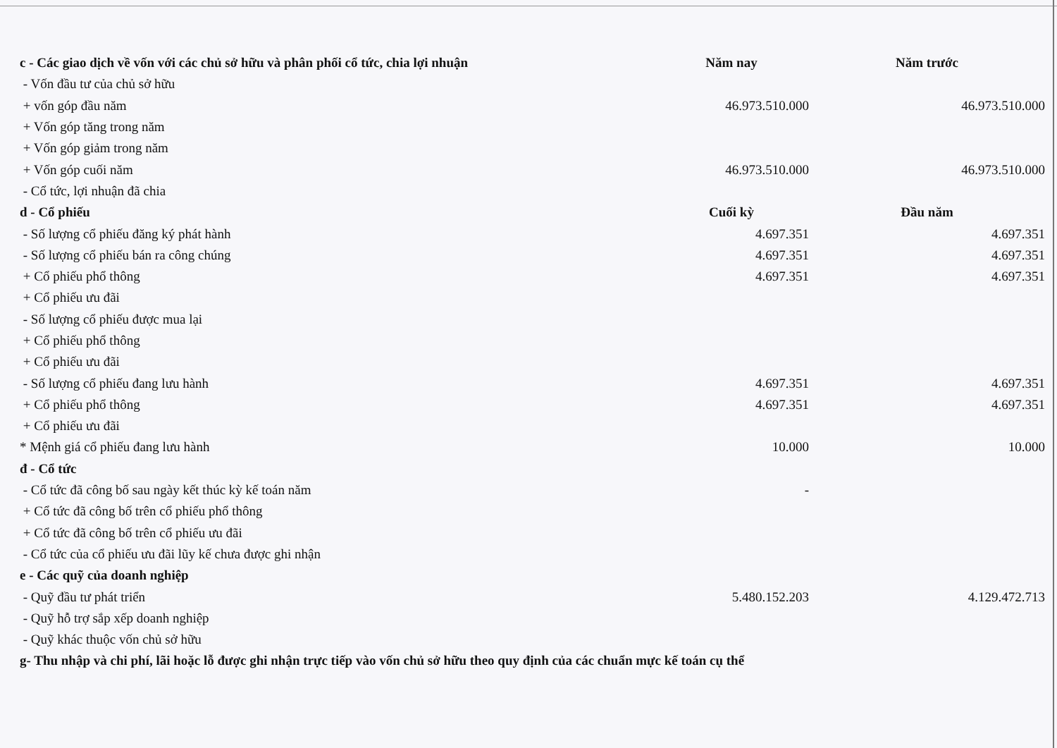| c - Các giao dịch về vốn với các chủ sở hữu và phân phối cổ tức, chia lợi nhuận | Năm nay | Năm trước |
| - Vốn đầu tư của chủ sở hữu | | |
| + vốn góp đầu năm | 46.973.510.000 | 46.973.510.000 |
| + Vốn góp tăng trong năm | | |
| + Vốn góp giảm trong năm | | |
| + Vốn góp cuối năm | 46.973.510.000 | 46.973.510.000 |
| - Cổ tức, lợi nhuận đã chia | | |
| d - Cổ phiếu | Cuối kỳ | Đầu năm |
| - Số lượng cổ phiếu đăng ký phát hành | 4.697.351 | 4.697.351 |
| - Số lượng cổ phiếu bán ra công chúng | 4.697.351 | 4.697.351 |
| + Cổ phiếu phổ thông | 4.697.351 | 4.697.351 |
| + Cổ phiếu ưu đãi | | |
| - Số lượng cổ phiếu được mua lại | | |
| + Cổ phiếu phổ thông | | |
| + Cổ phiếu ưu đãi | | |
| - Số lượng cổ phiếu đang lưu hành | 4.697.351 | 4.697.351 |
| + Cổ phiếu phổ thông | 4.697.351 | 4.697.351 |
| + Cổ phiếu ưu đãi | | |
| * Mệnh giá cổ phiếu đang lưu hành | 10.000 | 10.000 |
| đ - Cổ tức | | |
| - Cổ tức đã công bố sau ngày kết thúc kỳ kế toán năm | - | |
| + Cổ tức đã công bố trên cổ phiếu phổ thông | | |
| + Cổ tức đã công bố trên cổ phiếu ưu đãi | | |
| - Cổ tức của cổ phiếu ưu đãi lũy kế chưa được ghi nhận | | |
| e - Các quỹ của doanh nghiệp | | |
| - Quỹ đầu tư phát triển | 5.480.152.203 | 4.129.472.713 |
| - Quỹ hỗ trợ sắp xếp doanh nghiệp | | |
| - Quỹ khác thuộc vốn chủ sở hữu | | |
| g- Thu nhập và chi phí, lãi hoặc lỗ được ghi nhận trực tiếp vào vốn chủ sở hữu theo quy định của các chuẩn mực kế toán cụ thể | | |